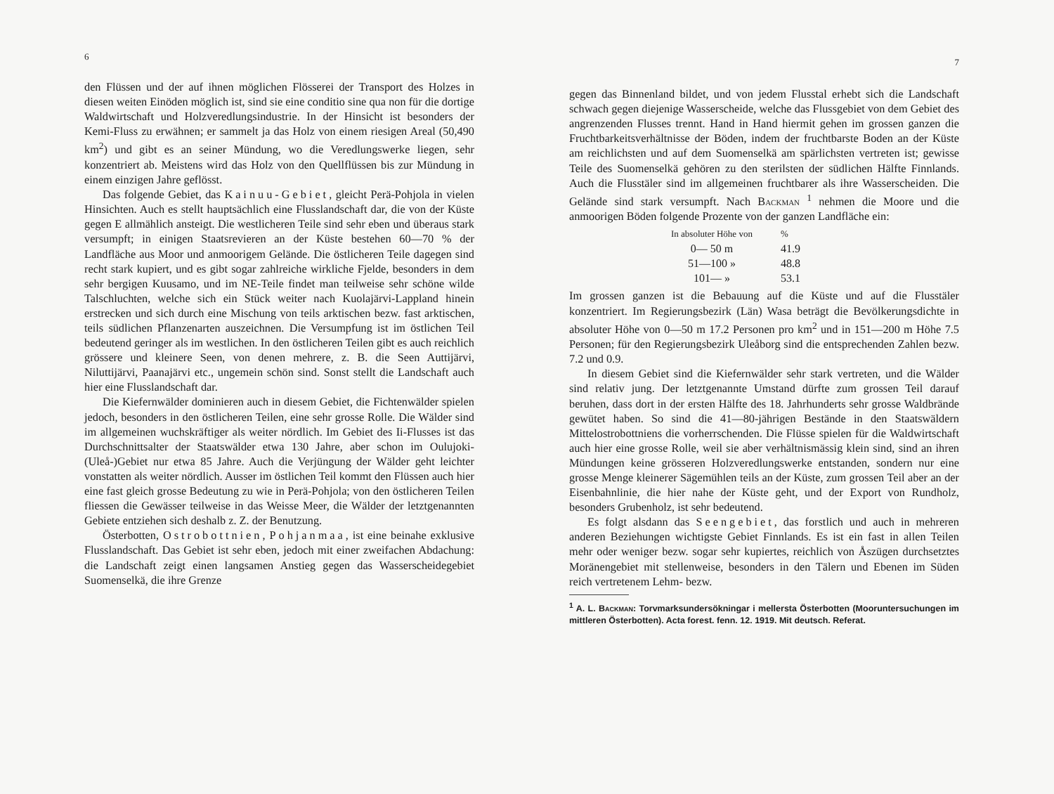6
den Flüssen und der auf ihnen möglichen Flösserei der Transport des Holzes in diesen weiten Einöden möglich ist, sind sie eine conditio sine qua non für die dortige Waldwirtschaft und Holzveredlungsindustrie. In der Hinsicht ist besonders der Kemi-Fluss zu erwähnen; er sammelt ja das Holz von einem riesigen Areal (50,490 km<sup>2</sup>) und gibt es an seiner Mündung, wo die Veredlungswerke liegen, sehr konzentriert ab. Meistens wird das Holz von den Quellflüssen bis zur Mündung in einem einzigen Jahre geflösst.
Das folgende Gebiet, das Kainuu-Gebiet, gleicht Perä-Pohjola in vielen Hinsichten. Auch es stellt hauptsächlich eine Flusslandschaft dar, die von der Küste gegen E allmählich ansteigt. Die westlicheren Teile sind sehr eben und überaus stark versumpft; in einigen Staatsrevieren an der Küste bestehen 60—70 % der Landfläche aus Moor und anmoorigem Gelände. Die östlicheren Teile dagegen sind recht stark kupiert, und es gibt sogar zahlreiche wirkliche Fjelde, besonders in dem sehr bergigen Kuusamo, und im NE-Teile findet man teilweise sehr schöne wilde Talschluchten, welche sich ein Stück weiter nach Kuolajärvi-Lappland hinein erstrecken und sich durch eine Mischung von teils arktischen bezw. fast arktischen, teils südlichen Pflanzenarten auszeichnen. Die Versumpfung ist im östlichen Teil bedeutend geringer als im westlichen. In den östlicheren Teilen gibt es auch reichlich grössere und kleinere Seen, von denen mehrere, z. B. die Seen Auttijärvi, Niluttijärvi, Paanajärvi etc., ungemein schön sind. Sonst stellt die Landschaft auch hier eine Flusslandschaft dar.
Die Kiefernwälder dominieren auch in diesem Gebiet, die Fichtenwälder spielen jedoch, besonders in den östlicheren Teilen, eine sehr grosse Rolle. Die Wälder sind im allgemeinen wuchskräftiger als weiter nördlich. Im Gebiet des Ii-Flusses ist das Durchschnittsalter der Staatswälder etwa 130 Jahre, aber schon im Oulujoki- (Uleå-)Gebiet nur etwa 85 Jahre. Auch die Verjüngung der Wälder geht leichter vonstatten als weiter nördlich. Ausser im östlichen Teil kommt den Flüssen auch hier eine fast gleich grosse Bedeutung zu wie in Perä-Pohjola; von den östlicheren Teilen fliessen die Gewässer teilweise in das Weisse Meer, die Wälder der letztgenannten Gebiete entziehen sich deshalb z. Z. der Benutzung.
Österbotten, Ostrobottnien, Pohjanmaa, ist eine beinahe exklusive Flusslandschaft. Das Gebiet ist sehr eben, jedoch mit einer zweifachen Abdachung: die Landschaft zeigt einen langsamen Anstieg gegen das Wasserscheidegebiet Suomenselkä, die ihre Grenze
7
gegen das Binnenland bildet, und von jedem Flusstal erhebt sich die Landschaft schwach gegen diejenige Wasserscheide, welche das Flussgebiet von dem Gebiet des angrenzenden Flusses trennt. Hand in Hand hiermit gehen im grossen ganzen die Fruchtbarkeitsverhältnisse der Böden, indem der fruchtbarste Boden an der Küste am reichlichsten und auf dem Suomenselkä am spärlichsten vertreten ist; gewisse Teile des Suomenselkä gehören zu den sterilsten der südlichen Hälfte Finnlands. Auch die Flusstäler sind im allgemeinen fruchtbarer als ihre Wasserscheiden. Die Gelände sind stark versumpft. Nach Backman <sup>1</sup> nehmen die Moore und die anmoorigen Böden folgende Prozente von der ganzen Landfläche ein:
| In absoluter Höhe von | % |
| --- | --- |
| 0— 50 m | 41.9 |
| 51—100 » | 48.8 |
| 101— » | 53.1 |
Im grossen ganzen ist die Bebauung auf die Küste und auf die Flusstäler konzentriert. Im Regierungsbezirk (Län) Wasa beträgt die Bevölkerungsdichte in absoluter Höhe von 0—50 m 17.2 Personen pro km<sup>2</sup> und in 151—200 m Höhe 7.5 Personen; für den Regierungsbezirk Uleåborg sind die entsprechenden Zahlen bezw. 7.2 und 0.9.
In diesem Gebiet sind die Kiefernwälder sehr stark vertreten, und die Wälder sind relativ jung. Der letztgenannte Umstand dürfte zum grossen Teil darauf beruhen, dass dort in der ersten Hälfte des 18. Jahrhunderts sehr grosse Waldbrände gewütet haben. So sind die 41—80-jährigen Bestände in den Staatswäldern Mittelostrobottniens die vorherrschenden. Die Flüsse spielen für die Waldwirtschaft auch hier eine grosse Rolle, weil sie aber verhältnismässig klein sind, sind an ihren Mündungen keine grösseren Holzveredlungswerke entstanden, sondern nur eine grosse Menge kleinerer Sägemühlen teils an der Küste, zum grossen Teil aber an der Eisenbahnlinie, die hier nahe der Küste geht, und der Export von Rundholz, besonders Grubenholz, ist sehr bedeutend.
Es folgt alsdann das Seengebiet, das forstlich und auch in mehreren anderen Beziehungen wichtigste Gebiet Finnlands. Es ist ein fast in allen Teilen mehr oder weniger bezw. sogar sehr kupiertes, reichlich von Åszügen durchsetztes Moränengebiet mit stellenweise, besonders in den Tälern und Ebenen im Süden reich vertretenem Lehm- bezw.
<sup>1</sup> A. L. Backman: Torvmarksundersökningar i mellersta Österbotten (Mooruntersuchungen im mittleren Österbotten). Acta forest. fenn. 12. 1919. Mit deutsch. Referat.